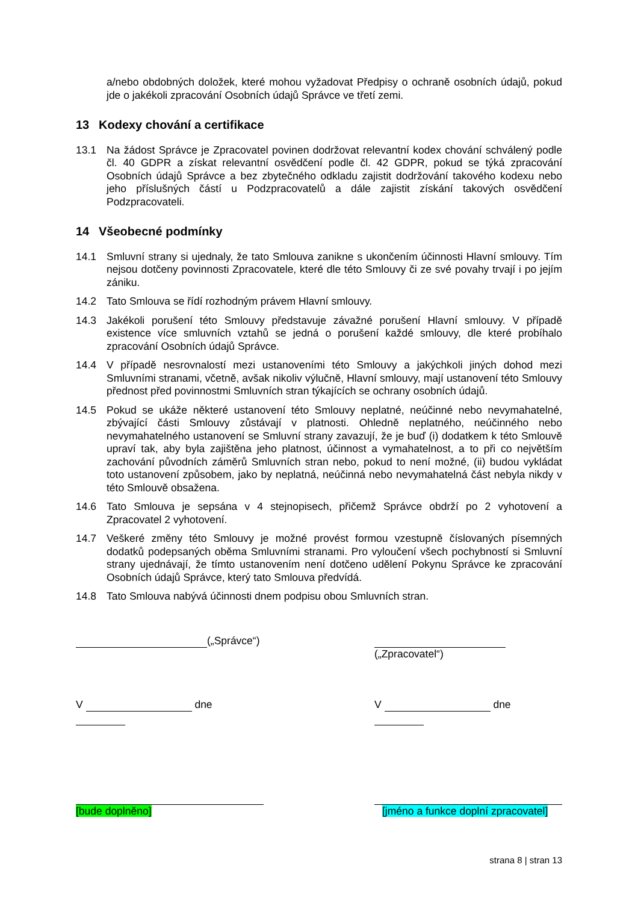a/nebo obdobných doložek, které mohou vyžadovat Předpisy o ochraně osobních údajů, pokud jde o jakékoli zpracování Osobních údajů Správce ve třetí zemi.
13 Kodexy chování a certifikace
13.1 Na žádost Správce je Zpracovatel povinen dodržovat relevantní kodex chování schválený podle čl. 40 GDPR a získat relevantní osvědčení podle čl. 42 GDPR, pokud se týká zpracování Osobních údajů Správce a bez zbytečného odkladu zajistit dodržování takového kodexu nebo jeho příslušných částí u Podzpracovatelů a dále zajistit získání takových osvědčení Podzpracovateli.
14 Všeobecné podmínky
14.1 Smluvní strany si ujednaly, že tato Smlouva zanikne s ukončením účinnosti Hlavní smlouvy. Tím nejsou dotčeny povinnosti Zpracovatele, které dle této Smlouvy či ze své povahy trvají i po jejím zániku.
14.2 Tato Smlouva se řídí rozhodným právem Hlavní smlouvy.
14.3 Jakékoli porušení této Smlouvy představuje závažné porušení Hlavní smlouvy. V případě existence více smluvních vztahů se jedná o porušení každé smlouvy, dle které probíhalo zpracování Osobních údajů Správce.
14.4 V případě nesrovnalostí mezi ustanoveními této Smlouvy a jakýchkoli jiných dohod mezi Smluvními stranami, včetně, avšak nikoliv výlučně, Hlavní smlouvy, mají ustanovení této Smlouvy přednost před povinnostmi Smluvních stran týkajících se ochrany osobních údajů.
14.5 Pokud se ukáže některé ustanovení této Smlouvy neplatné, neúčinné nebo nevymahatelné, zbývající části Smlouvy zůstávají v platnosti. Ohledně neplatného, neúčinného nebo nevymahatelného ustanovení se Smluvní strany zavazují, že je buď (i) dodatkem k této Smlouvě upraví tak, aby byla zajištěna jeho platnost, účinnost a vymahatelnost, a to při co největším zachování původních záměrů Smluvních stran nebo, pokud to není možné, (ii) budou vykládat toto ustanovení způsobem, jako by neplatná, neúčinná nebo nevymahatelná část nebyla nikdy v této Smlouvě obsažena.
14.6 Tato Smlouva je sepsána v 4 stejnopisech, přičemž Správce obdrží po 2 vyhotovení a Zpracovatel 2 vyhotovení.
14.7 Veškeré změny této Smlouvy je možné provést formou vzestupně číslovaných písemných dodatků podepsaných oběma Smluvními stranami. Pro vyloučení všech pochybností si Smluvní strany ujednávají, že tímto ustanovením není dotčeno udělení Pokynu Správce ke zpracování Osobních údajů Správce, který tato Smlouva předvídá.
14.8 Tato Smlouva nabývá účinnosti dnem podpisu obou Smluvních stran.
(„Správce“) („Zpracovatel“)
V dne V dne
[bude doplněno] [jméno a funkce doplní zpracovatel]
strana 8 | stran 13